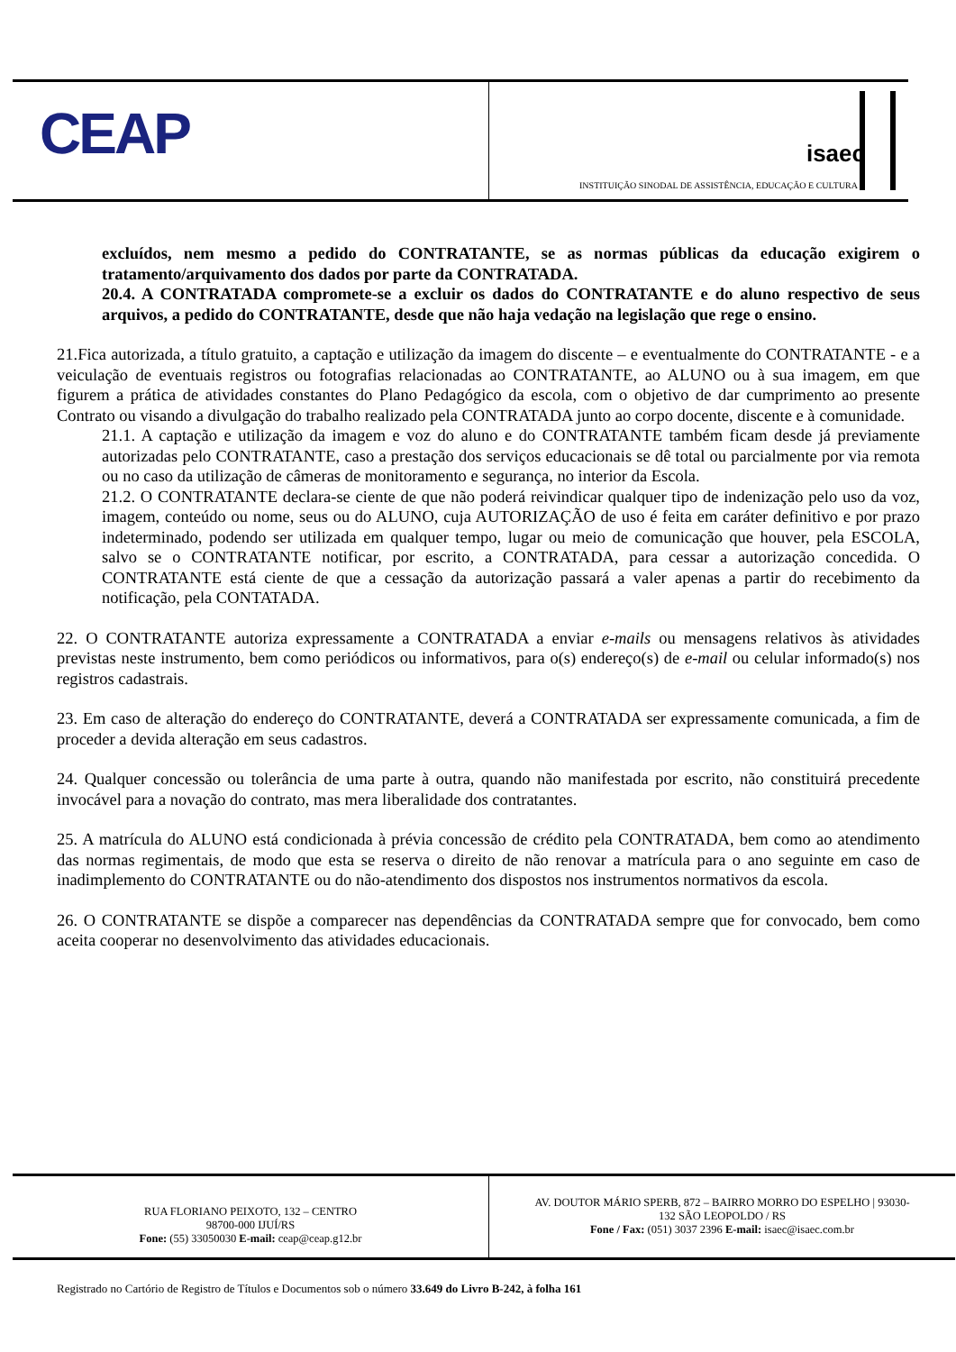CEAP
isaec
INSTITUIÇÃO SINODAL DE ASSISTÊNCIA, EDUCAÇÃO E CULTURA
excluídos, nem mesmo a pedido do CONTRATANTE, se as normas públicas da educação exigirem o tratamento/arquivamento dos dados por parte da CONTRATADA.
20.4. A CONTRATADA compromete-se a excluir os dados do CONTRATANTE e do aluno respectivo de seus arquivos, a pedido do CONTRATANTE, desde que não haja vedação na legislação que rege o ensino.
21.Fica autorizada, a título gratuito, a captação e utilização da imagem do discente – e eventualmente do CONTRATANTE - e a veiculação de eventuais registros ou fotografias relacionadas ao CONTRATANTE, ao ALUNO ou à sua imagem, em que figurem a prática de atividades constantes do Plano Pedagógico da escola, com o objetivo de dar cumprimento ao presente Contrato ou visando a divulgação do trabalho realizado pela CONTRATADA junto ao corpo docente, discente e à comunidade.
21.1. A captação e utilização da imagem e voz do aluno e do CONTRATANTE também ficam desde já previamente autorizadas pelo CONTRATANTE, caso a prestação dos serviços educacionais se dê total ou parcialmente por via remota ou no caso da utilização de câmeras de monitoramento e segurança, no interior da Escola.
21.2. O CONTRATANTE declara-se ciente de que não poderá reivindicar qualquer tipo de indenização pelo uso da voz, imagem, conteúdo ou nome, seus ou do ALUNO, cuja AUTORIZAÇÃO de uso é feita em caráter definitivo e por prazo indeterminado, podendo ser utilizada em qualquer tempo, lugar ou meio de comunicação que houver, pela ESCOLA, salvo se o CONTRATANTE notificar, por escrito, a CONTRATADA, para cessar a autorização concedida. O CONTRATANTE está ciente de que a cessação da autorização passará a valer apenas a partir do recebimento da notificação, pela CONTATADA.
22. O CONTRATANTE autoriza expressamente a CONTRATADA a enviar e-mails ou mensagens relativos às atividades previstas neste instrumento, bem como periódicos ou informativos, para o(s) endereço(s) de e-mail ou celular informado(s) nos registros cadastrais.
23. Em caso de alteração do endereço do CONTRATANTE, deverá a CONTRATADA ser expressamente comunicada, a fim de proceder a devida alteração em seus cadastros.
24. Qualquer concessão ou tolerância de uma parte à outra, quando não manifestada por escrito, não constituirá precedente invocável para a novação do contrato, mas mera liberalidade dos contratantes.
25. A matrícula do ALUNO está condicionada à prévia concessão de crédito pela CONTRATADA, bem como ao atendimento das normas regimentais, de modo que esta se reserva o direito de não renovar a matrícula para o ano seguinte em caso de inadimplemento do CONTRATANTE ou do não-atendimento dos dispostos nos instrumentos normativos da escola.
26. O CONTRATANTE se dispõe a comparecer nas dependências da CONTRATADA sempre que for convocado, bem como aceita cooperar no desenvolvimento das atividades educacionais.
RUA FLORIANO PEIXOTO, 132 – CENTRO
98700-000 IJUÍ/RS
Fone: (55) 33050030 E-mail: ceap@ceap.g12.br
AV. DOUTOR MÁRIO SPERB, 872 – BAIRRO MORRO DO ESPELHO | 93030-
132 SÃO LEOPOLDO / RS
Fone / Fax: (051) 3037 2396 E-mail: isaec@isaec.com.br
Registrado no Cartório de Registro de Títulos e Documentos sob o número 33.649 do Livro B-242, à folha 161